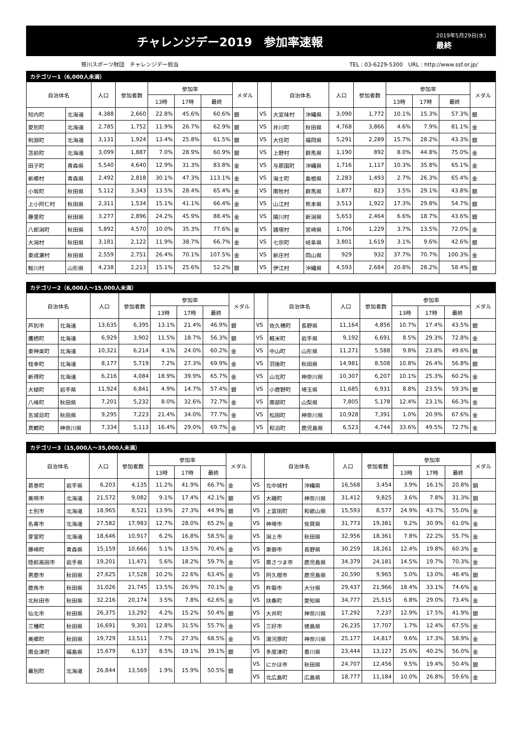チャレンジデー2019　参加率速報
2019年5月29日(水)
最終
笹川スポーツ財団　チャレンジデー担当 TEL : 03-6229-5300　URL : http://www.ssf.or.jp/
カテゴリー1（6,000人未満）
| 自治体名 | | 人口 | 参加者数 | 参加率 | | | メダル | | 自治体名 | | 人口 | 参加者数 | 参加率 | | | メダル |
| --- | --- | --- | --- | --- | --- | --- | --- | --- | --- | --- | --- | --- | --- | --- | --- | --- |
| | | | | 13時 | 17時 | 最終 | | | | | | | 13時 | 17時 | 最終 | |
| 知内町 | 北海道 | 4,388 | 2,660 | 22.8% | 45.6% | 60.6% | 銀 | VS | 大宜味村 | 沖縄県 | 3,090 | 1,772 | 10.1% | 15.3% | 57.3% | 銀 |
| 愛別町 | 北海道 | 2,785 | 1,752 | 11.9% | 26.7% | 62.9% | 銀 | VS | 井川町 | 秋田県 | 4,768 | 3,866 | 4.6% | 7.9% | 81.1% | 金 |
| 剣淵町 | 北海道 | 3,131 | 1,924 | 13.4% | 25.8% | 61.5% | 銀 | VS | 大任町 | 福岡県 | 5,291 | 2,289 | 15.7% | 28.2% | 43.3% | 銀 |
| 苫前町 | 北海道 | 3,099 | 1,887 | 7.0% | 28.9% | 60.9% | 銀 | VS | 上野村 | 群馬県 | 1,190 | 892 | 8.0% | 44.8% | 75.0% | 金 |
| 田子町 | 青森県 | 5,540 | 4,640 | 12.9% | 31.3% | 83.8% | 金 | VS | 与那国町 | 沖縄県 | 1,716 | 1,117 | 10.3% | 35.8% | 65.1% | 金 |
| 新郷村 | 青森県 | 2,492 | 2,818 | 30.1% | 47.3% | 113.1% | 金 | VS | 海士町 | 島根県 | 2,283 | 1,493 | 2.7% | 26.3% | 65.4% | 金 |
| 小坂町 | 秋田県 | 5,112 | 3,343 | 13.5% | 28.4% | 65.4% | 金 | VS | 南牧村 | 群馬県 | 1,877 | 823 | 3.5% | 29.1% | 43.8% | 銀 |
| 上小阿仁村 | 秋田県 | 2,311 | 1,534 | 15.1% | 41.1% | 66.4% | 金 | VS | 山江村 | 熊本県 | 3,513 | 1,922 | 17.3% | 29.8% | 54.7% | 銀 |
| 藤里町 | 秋田県 | 3,277 | 2,896 | 24.2% | 45.9% | 88.4% | 金 | VS | 関川村 | 新潟県 | 5,653 | 2,464 | 6.6% | 18.7% | 43.6% | 銀 |
| 八郎潟町 | 秋田県 | 5,892 | 4,570 | 10.0% | 35.3% | 77.6% | 金 | VS | 諸塚村 | 宮崎県 | 1,706 | 1,229 | 3.7% | 13.5% | 72.0% | 金 |
| 大潟村 | 秋田県 | 3,181 | 2,122 | 11.9% | 38.7% | 66.7% | 金 | VS | 七宗町 | 岐阜県 | 3,801 | 1,619 | 3.1% | 9.6% | 42.6% | 銀 |
| 東成瀬村 | 秋田県 | 2,559 | 2,751 | 26.4% | 70.1% | 107.5% | 金 | VS | 新庄村 | 岡山県 | 929 | 932 | 37.7% | 70.7% | 100.3% | 金 |
| 鮭川村 | 山形県 | 4,238 | 2,213 | 15.1% | 25.6% | 52.2% | 銀 | VS | 伊江村 | 沖縄県 | 4,593 | 2,684 | 20.8% | 28.2% | 58.4% | 銀 |
カテゴリー2（6,000人～15,000人未満）
| 自治体名 | | 人口 | 参加者数 | 参加率 | | | メダル | | 自治体名 | | 人口 | 参加者数 | 参加率 | | | メダル |
| --- | --- | --- | --- | --- | --- | --- | --- | --- | --- | --- | --- | --- | --- | --- | --- | --- |
| | | | | 13時 | 17時 | 最終 | | | | | | | 13時 | 17時 | 最終 | |
| 芦別市 | 北海道 | 13,635 | 6,395 | 13.1% | 21.4% | 46.9% | 銀 | VS | 佐久穂町 | 長野県 | 11,164 | 4,856 | 10.7% | 17.4% | 43.5% | 銀 |
| 鷹栖町 | 北海道 | 6,929 | 3,902 | 11.5% | 18.7% | 56.3% | 銀 | VS | 軽米町 | 岩手県 | 9,192 | 6,691 | 8.5% | 29.3% | 72.8% | 金 |
| 東神楽町 | 北海道 | 10,321 | 6,214 | 4.1% | 24.0% | 60.2% | 金 | VS | 中山町 | 山形県 | 11,271 | 5,588 | 9.8% | 23.8% | 49.6% | 銀 |
| 枝幸町 | 北海道 | 8,177 | 5,719 | 7.2% | 27.3% | 69.9% | 金 | VS | 羽後町 | 秋田県 | 14,981 | 8,508 | 10.8% | 26.4% | 56.8% | 銀 |
| 新得町 | 北海道 | 6,216 | 4,084 | 18.9% | 39.9% | 65.7% | 金 | VS | 山北町 | 神奈川県 | 10,307 | 6,207 | 10.1% | 25.3% | 60.2% | 金 |
| 大槌町 | 岩手県 | 11,924 | 6,841 | 4.9% | 14.7% | 57.4% | 銀 | VS | 小鹿野町 | 埼玉県 | 11,685 | 6,931 | 8.8% | 23.5% | 59.3% | 銀 |
| 八峰町 | 秋田県 | 7,201 | 5,232 | 8.0% | 32.6% | 72.7% | 金 | VS | 南部町 | 山梨県 | 7,805 | 5,178 | 12.4% | 23.1% | 66.3% | 金 |
| 五城目町 | 秋田県 | 9,295 | 7,223 | 21.4% | 34.0% | 77.7% | 金 | VS | 松田町 | 神奈川県 | 10,928 | 7,391 | 1.0% | 20.9% | 67.6% | 金 |
| 真鶴町 | 神奈川県 | 7,334 | 5,113 | 16.4% | 29.0% | 69.7% | 金 | VS | 和泊町 | 鹿児島県 | 6,523 | 4,744 | 33.6% | 49.5% | 72.7% | 金 |
カテゴリー3（15,000人～35,000人未満）
| 自治体名 | | 人口 | 参加者数 | 参加率 | | | メダル | | 自治体名 | | 人口 | 参加者数 | 参加率 | | | メダル |
| --- | --- | --- | --- | --- | --- | --- | --- | --- | --- | --- | --- | --- | --- | --- | --- | --- |
| | | | | 13時 | 17時 | 最終 | | | | | | | 13時 | 17時 | 最終 | |
| 葛巻町 | 岩手県 | 6,203 | 4,135 | 11.2% | 41.9% | 66.7% | 金 | VS | 北中城村 | 沖縄県 | 16,568 | 3,454 | 3.9% | 16.1% | 20.8% | 銅 |
| 美唄市 | 北海道 | 21,572 | 9,082 | 9.1% | 17.4% | 42.1% | 銀 | VS | 大磯町 | 神奈川県 | 31,412 | 9,825 | 3.6% | 7.8% | 31.3% | 銅 |
| 士別市 | 北海道 | 18,965 | 8,521 | 13.9% | 27.3% | 44.9% | 銀 | VS | 上富田町 | 和歌山県 | 15,593 | 8,577 | 24.9% | 43.7% | 55.0% | 金 |
| 名寄市 | 北海道 | 27,582 | 17,983 | 12.7% | 28.0% | 65.2% | 金 | VS | 神埼市 | 佐賀県 | 31,773 | 19,381 | 9.2% | 30.9% | 61.0% | 金 |
| 芽室町 | 北海道 | 18,646 | 10,917 | 6.2% | 16.8% | 58.5% | 金 | VS | 潟上市 | 秋田県 | 32,956 | 18,361 | 7.8% | 22.2% | 55.7% | 金 |
| 藤崎町 | 青森県 | 15,159 | 10,666 | 5.1% | 13.5% | 70.4% | 金 | VS | 東御市 | 長野県 | 30,259 | 18,261 | 12.4% | 19.8% | 60.3% | 金 |
| 陸前高田市 | 岩手県 | 19,201 | 11,471 | 5.6% | 18.2% | 59.7% | 金 | VS | 南さつま市 | 鹿児島県 | 34,379 | 24,181 | 14.5% | 19.7% | 70.3% | 金 |
| 男鹿市 | 秋田県 | 27,625 | 17,528 | 10.2% | 22.6% | 63.4% | 金 | VS | 阿久根市 | 鹿児島県 | 20,590 | 9,965 | 5.0% | 13.0% | 48.4% | 銀 |
| 鹿角市 | 秋田県 | 31,026 | 21,745 | 13.5% | 26.9% | 70.1% | 金 | VS | 杵築市 | 大分県 | 29,437 | 21,966 | 18.4% | 33.1% | 74.6% | 金 |
| 北秋田市 | 秋田県 | 32,216 | 20,174 | 3.5% | 7.8% | 62.6% | 金 | VS | 扶桑町 | 愛知県 | 34,777 | 25,515 | 6.8% | 29.0% | 73.4% | 金 |
| 仙北市 | 秋田県 | 26,375 | 13,292 | 4.2% | 15.2% | 50.4% | 銀 | VS | 大井町 | 神奈川県 | 17,292 | 7,237 | 12.9% | 17.5% | 41.9% | 銀 |
| 三種町 | 秋田県 | 16,691 | 9,301 | 12.8% | 31.5% | 55.7% | 金 | VS | 三好市 | 徳島県 | 26,235 | 17,707 | 1.7% | 12.4% | 67.5% | 金 |
| 美郷町 | 秋田県 | 19,729 | 13,511 | 7.7% | 27.3% | 68.5% | 金 | VS | 湯河原町 | 神奈川県 | 25,177 | 14,817 | 9.6% | 17.3% | 58.9% | 金 |
| 南会津町 | 福島県 | 15,679 | 6,137 | 8.5% | 19.1% | 39.1% | 銀 | VS | 多度津町 | 香川県 | 23,444 | 13,127 | 25.6% | 40.2% | 56.0% | 金 |
| 幕別町 | 北海道 | 26,844 | 13,569 | 1.9% | 15.9% | 50.5% | 銀 | VS | にかほ市 | 秋田県 | 24,707 | 12,456 | 9.5% | 19.4% | 50.4% | 銀 |
| | | | | | | | | VS | 北広島町 | 広島県 | 18,777 | 11,184 | 10.0% | 26.8% | 59.6% | 金 |